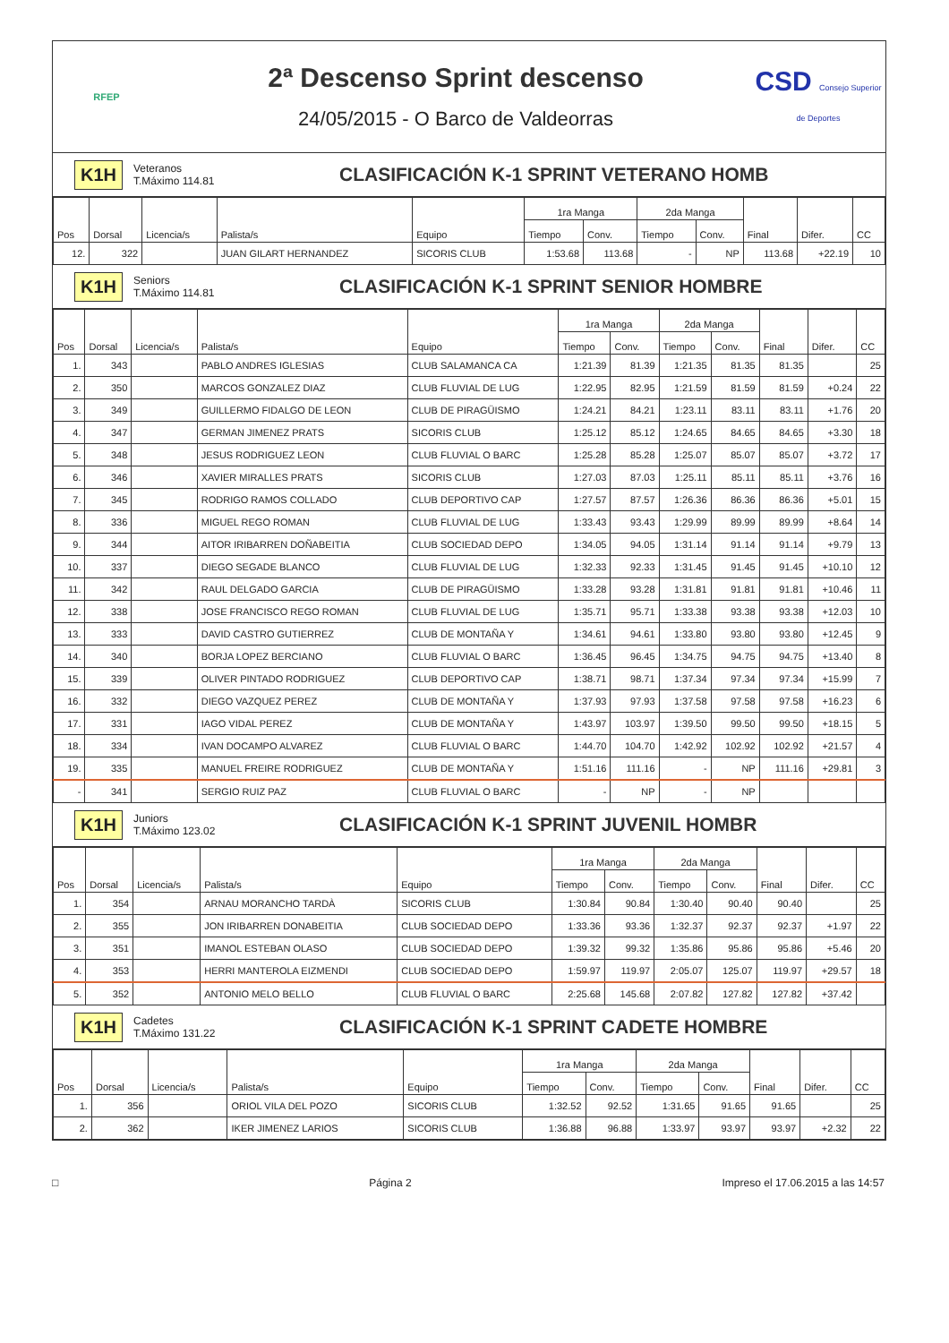RFEP
2ª Descenso Sprint descenso
24/05/2015 - O Barco de Valdeorras
CSD Consejo Superior de Deportes
K1H
Veteranos
T.Máximo 114.81
CLASIFICACIÓN K-1 SPRINT VETERANO HOMB
| Pos | Dorsal | Licencia/s | Palista/s | Equipo | 1ra Manga | | 2da Manga | | Final | Difer. | CC |
| --- | --- | --- | --- | --- | --- | --- | --- | --- | --- | --- | --- |
| | | | | | Tiempo | Conv. | Tiempo | Conv. | | | |
| 12. | 322 | | JUAN GILART HERNANDEZ | SICORIS CLUB | 1:53.68 | 113.68 | - | NP | 113.68 | +22.19 | 10 |
K1H
Seniors
T.Máximo 114.81
CLASIFICACIÓN K-1 SPRINT SENIOR HOMBRE
| Pos | Dorsal | Licencia/s | Palista/s | Equipo | 1ra Manga | | 2da Manga | | Final | Difer. | CC |
| --- | --- | --- | --- | --- | --- | --- | --- | --- | --- | --- | --- |
| | | | | | Tiempo | Conv. | Tiempo | Conv. | | | |
| 1. | 343 | | PABLO ANDRES IGLESIAS | CLUB SALAMANCA CA | 1:21.39 | 81.39 | 1:21.35 | 81.35 | 81.35 | | 25 |
| 2. | 350 | | MARCOS GONZALEZ DIAZ | CLUB FLUVIAL DE LUG | 1:22.95 | 82.95 | 1:21.59 | 81.59 | 81.59 | +0.24 | 22 |
| 3. | 349 | | GUILLERMO FIDALGO DE LEON | CLUB DE PIRAGÜISMO | 1:24.21 | 84.21 | 1:23.11 | 83.11 | 83.11 | +1.76 | 20 |
| 4. | 347 | | GERMAN JIMENEZ PRATS | SICORIS CLUB | 1:25.12 | 85.12 | 1:24.65 | 84.65 | 84.65 | +3.30 | 18 |
| 5. | 348 | | JESUS RODRIGUEZ LEON | CLUB FLUVIAL O BARC | 1:25.28 | 85.28 | 1:25.07 | 85.07 | 85.07 | +3.72 | 17 |
| 6. | 346 | | XAVIER MIRALLES PRATS | SICORIS CLUB | 1:27.03 | 87.03 | 1:25.11 | 85.11 | 85.11 | +3.76 | 16 |
| 7. | 345 | | RODRIGO RAMOS COLLADO | CLUB DEPORTIVO CAP | 1:27.57 | 87.57 | 1:26.36 | 86.36 | 86.36 | +5.01 | 15 |
| 8. | 336 | | MIGUEL REGO ROMAN | CLUB FLUVIAL DE LUG | 1:33.43 | 93.43 | 1:29.99 | 89.99 | 89.99 | +8.64 | 14 |
| 9. | 344 | | AITOR IRIBARREN DOÑABEITIA | CLUB SOCIEDAD DEPO | 1:34.05 | 94.05 | 1:31.14 | 91.14 | 91.14 | +9.79 | 13 |
| 10. | 337 | | DIEGO SEGADE BLANCO | CLUB FLUVIAL DE LUG | 1:32.33 | 92.33 | 1:31.45 | 91.45 | 91.45 | +10.10 | 12 |
| 11. | 342 | | RAUL DELGADO GARCIA | CLUB DE PIRAGÜISMO | 1:33.28 | 93.28 | 1:31.81 | 91.81 | 91.81 | +10.46 | 11 |
| 12. | 338 | | JOSE FRANCISCO REGO ROMAN | CLUB FLUVIAL DE LUG | 1:35.71 | 95.71 | 1:33.38 | 93.38 | 93.38 | +12.03 | 10 |
| 13. | 333 | | DAVID CASTRO GUTIERREZ | CLUB DE MONTAÑA Y | 1:34.61 | 94.61 | 1:33.80 | 93.80 | 93.80 | +12.45 | 9 |
| 14. | 340 | | BORJA LOPEZ BERCIANO | CLUB FLUVIAL O BARC | 1:36.45 | 96.45 | 1:34.75 | 94.75 | 94.75 | +13.40 | 8 |
| 15. | 339 | | OLIVER PINTADO RODRIGUEZ | CLUB DEPORTIVO CAP | 1:38.71 | 98.71 | 1:37.34 | 97.34 | 97.34 | +15.99 | 7 |
| 16. | 332 | | DIEGO VAZQUEZ PEREZ | CLUB DE MONTAÑA Y | 1:37.93 | 97.93 | 1:37.58 | 97.58 | 97.58 | +16.23 | 6 |
| 17. | 331 | | IAGO VIDAL PEREZ | CLUB DE MONTAÑA Y | 1:43.97 | 103.97 | 1:39.50 | 99.50 | 99.50 | +18.15 | 5 |
| 18. | 334 | | IVAN DOCAMPO ALVAREZ | CLUB FLUVIAL O BARC | 1:44.70 | 104.70 | 1:42.92 | 102.92 | 102.92 | +21.57 | 4 |
| 19. | 335 | | MANUEL FREIRE RODRIGUEZ | CLUB DE MONTAÑA Y | 1:51.16 | 111.16 | - | NP | 111.16 | +29.81 | 3 |
| - | 341 | | SERGIO RUIZ PAZ | CLUB FLUVIAL O BARC | - | NP | - | NP | | | |
K1H
Juniors
T.Máximo 123.02
CLASIFICACIÓN K-1 SPRINT JUVENIL HOMBR
| Pos | Dorsal | Licencia/s | Palista/s | Equipo | 1ra Manga | | 2da Manga | | Final | Difer. | CC |
| --- | --- | --- | --- | --- | --- | --- | --- | --- | --- | --- | --- |
| | | | | | Tiempo | Conv. | Tiempo | Conv. | | | |
| 1. | 354 | | ARNAU MORANCHO TARDÀ | SICORIS CLUB | 1:30.84 | 90.84 | 1:30.40 | 90.40 | 90.40 | | 25 |
| 2. | 355 | | JON IRIBARREN DONABEITIA | CLUB SOCIEDAD DEPO | 1:33.36 | 93.36 | 1:32.37 | 92.37 | 92.37 | +1.97 | 22 |
| 3. | 351 | | IMANOL ESTEBAN OLASO | CLUB SOCIEDAD DEPO | 1:39.32 | 99.32 | 1:35.86 | 95.86 | 95.86 | +5.46 | 20 |
| 4. | 353 | | HERRI MANTEROLA EIZMENDI | CLUB SOCIEDAD DEPO | 1:59.97 | 119.97 | 2:05.07 | 125.07 | 119.97 | +29.57 | 18 |
| 5. | 352 | | ANTONIO MELO BELLO | CLUB FLUVIAL O BARC | 2:25.68 | 145.68 | 2:07.82 | 127.82 | 127.82 | +37.42 | |
K1H
Cadetes
T.Máximo 131.22
CLASIFICACIÓN K-1 SPRINT CADETE HOMBRE
| Pos | Dorsal | Licencia/s | Palista/s | Equipo | 1ra Manga | | 2da Manga | | Final | Difer. | CC |
| --- | --- | --- | --- | --- | --- | --- | --- | --- | --- | --- | --- |
| | | | | | Tiempo | Conv. | Tiempo | Conv. | | | |
| 1. | 356 | | ORIOL VILA DEL POZO | SICORIS CLUB | 1:32.52 | 92.52 | 1:31.65 | 91.65 | 91.65 | | 25 |
| 2. | 362 | | IKER JIMENEZ LARIOS | SICORIS CLUB | 1:36.88 | 96.88 | 1:33.97 | 93.97 | 93.97 | +2.32 | 22 |
□ Página 2 Impreso el 17.06.2015 a las 14:57